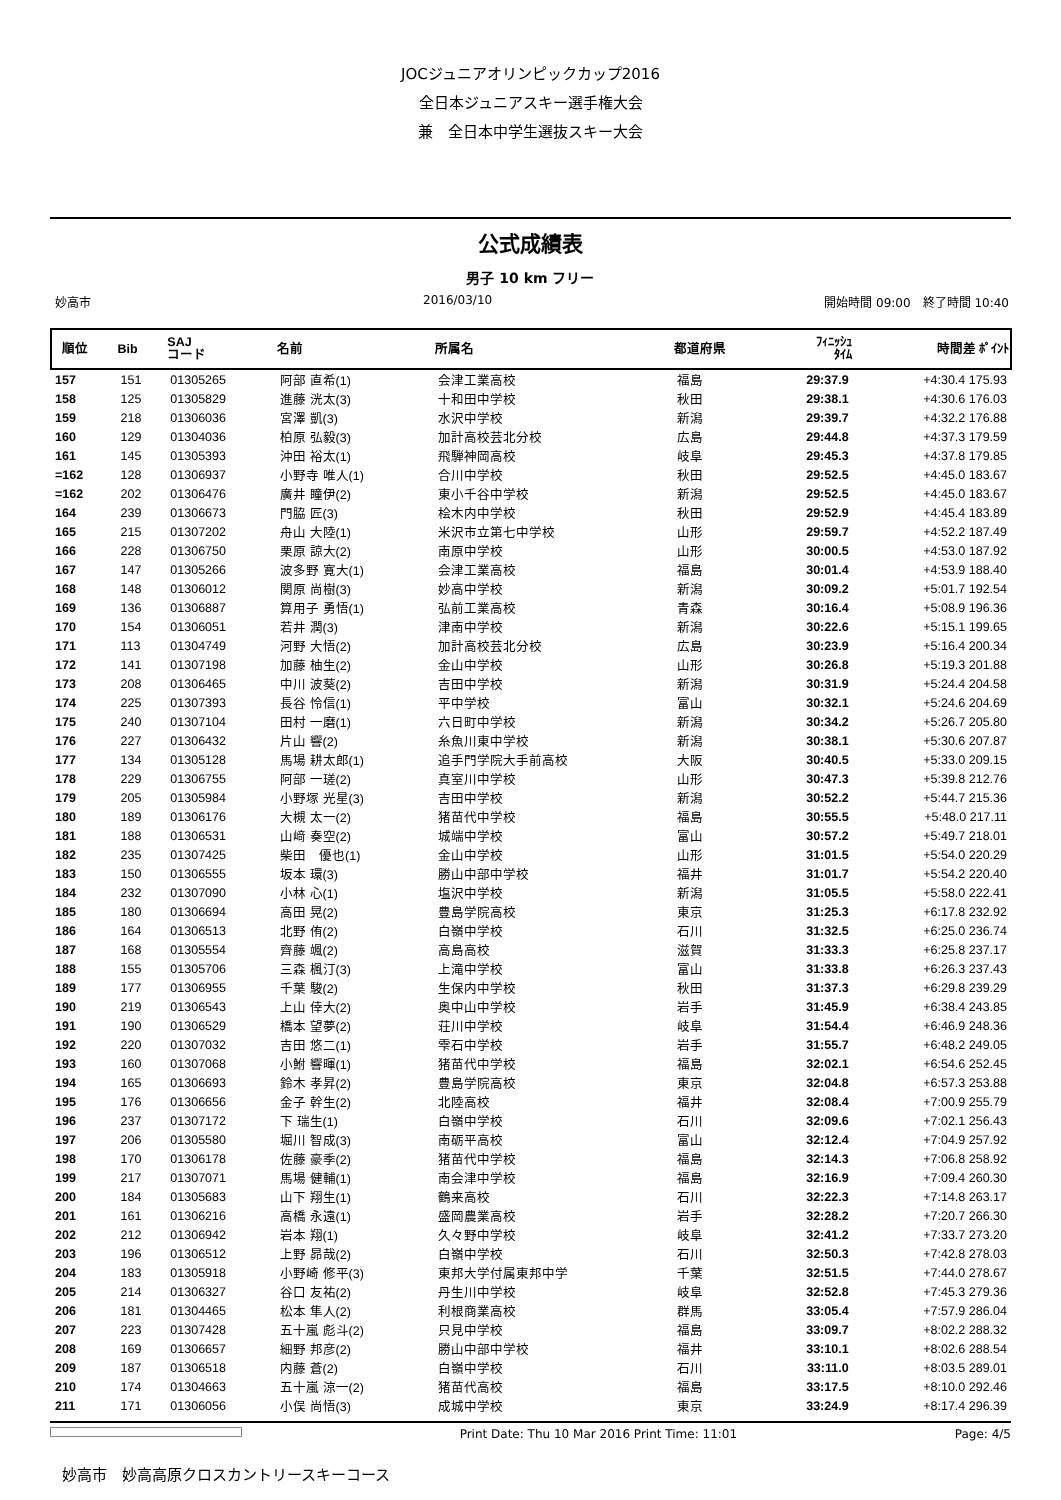JOCジュニアオリンピックカップ2016
全日本ジュニアスキー選手権大会
兼　全日本中学生選抜スキー大会
公式成績表
男子 10 km フリー
妙高市 2016/03/10 開始時間 09:00　終了時間 10:40
| 順位 | Bib | SAJ コード | 名前 | 所属名 | 都道府県 | ﾌｨﾆｯｼｭ ﾀｲﾑ | 時間差 ﾎﾟｲﾝﾄ |
| --- | --- | --- | --- | --- | --- | --- | --- |
| 157 | 151 | 01305265 | 阿部 直希(1) | 会津工業高校 | 福島 | 29:37.9 | +4:30.4 175.93 |
| 158 | 125 | 01305829 | 進藤 洸太(3) | 十和田中学校 | 秋田 | 29:38.1 | +4:30.6 176.03 |
| 159 | 218 | 01306036 | 宮澤 凱(3) | 水沢中学校 | 新潟 | 29:39.7 | +4:32.2 176.88 |
| 160 | 129 | 01304036 | 柏原 弘毅(3) | 加計高校芸北分校 | 広島 | 29:44.8 | +4:37.3 179.59 |
| 161 | 145 | 01305393 | 沖田 裕太(1) | 飛騨神岡高校 | 岐阜 | 29:45.3 | +4:37.8 179.85 |
| =162 | 128 | 01306937 | 小野寺 唯人(1) | 合川中学校 | 秋田 | 29:52.5 | +4:45.0 183.67 |
| =162 | 202 | 01306476 | 廣井 瞳伊(2) | 東小千谷中学校 | 新潟 | 29:52.5 | +4:45.0 183.67 |
| 164 | 239 | 01306673 | 門脇 匠(3) | 桧木内中学校 | 秋田 | 29:52.9 | +4:45.4 183.89 |
| 165 | 215 | 01307202 | 舟山 大陸(1) | 米沢市立第七中学校 | 山形 | 29:59.7 | +4:52.2 187.49 |
| 166 | 228 | 01306750 | 栗原 諒大(2) | 南原中学校 | 山形 | 30:00.5 | +4:53.0 187.92 |
| 167 | 147 | 01305266 | 波多野 寛大(1) | 会津工業高校 | 福島 | 30:01.4 | +4:53.9 188.40 |
| 168 | 148 | 01306012 | 関原 尚樹(3) | 妙高中学校 | 新潟 | 30:09.2 | +5:01.7 192.54 |
| 169 | 136 | 01306887 | 算用子 勇悟(1) | 弘前工業高校 | 青森 | 30:16.4 | +5:08.9 196.36 |
| 170 | 154 | 01306051 | 若井 潤(3) | 津南中学校 | 新潟 | 30:22.6 | +5:15.1 199.65 |
| 171 | 113 | 01304749 | 河野 大悟(2) | 加計高校芸北分校 | 広島 | 30:23.9 | +5:16.4 200.34 |
| 172 | 141 | 01307198 | 加藤 柚生(2) | 金山中学校 | 山形 | 30:26.8 | +5:19.3 201.88 |
| 173 | 208 | 01306465 | 中川 波葵(2) | 吉田中学校 | 新潟 | 30:31.9 | +5:24.4 204.58 |
| 174 | 225 | 01307393 | 長谷 怜信(1) | 平中学校 | 富山 | 30:32.1 | +5:24.6 204.69 |
| 175 | 240 | 01307104 | 田村 一磨(1) | 六日町中学校 | 新潟 | 30:34.2 | +5:26.7 205.80 |
| 176 | 227 | 01306432 | 片山 響(2) | 糸魚川東中学校 | 新潟 | 30:38.1 | +5:30.6 207.87 |
| 177 | 134 | 01305128 | 馬場 耕太郎(1) | 追手門学院大手前高校 | 大阪 | 30:40.5 | +5:33.0 209.15 |
| 178 | 229 | 01306755 | 阿部 一瑳(2) | 真室川中学校 | 山形 | 30:47.3 | +5:39.8 212.76 |
| 179 | 205 | 01305984 | 小野塚 光星(3) | 吉田中学校 | 新潟 | 30:52.2 | +5:44.7 215.36 |
| 180 | 189 | 01306176 | 大槻 太一(2) | 猪苗代中学校 | 福島 | 30:55.5 | +5:48.0 217.11 |
| 181 | 188 | 01306531 | 山﨑 奏空(2) | 城端中学校 | 富山 | 30:57.2 | +5:49.7 218.01 |
| 182 | 235 | 01307425 | 柴田 優也(1) | 金山中学校 | 山形 | 31:01.5 | +5:54.0 220.29 |
| 183 | 150 | 01306555 | 坂本 環(3) | 勝山中部中学校 | 福井 | 31:01.7 | +5:54.2 220.40 |
| 184 | 232 | 01307090 | 小林 心(1) | 塩沢中学校 | 新潟 | 31:05.5 | +5:58.0 222.41 |
| 185 | 180 | 01306694 | 高田 晃(2) | 豊島学院高校 | 東京 | 31:25.3 | +6:17.8 232.92 |
| 186 | 164 | 01306513 | 北野 侑(2) | 白嶺中学校 | 石川 | 31:32.5 | +6:25.0 236.74 |
| 187 | 168 | 01305554 | 齊藤 颯(2) | 高島高校 | 滋賀 | 31:33.3 | +6:25.8 237.17 |
| 188 | 155 | 01305706 | 三森 楓汀(3) | 上滝中学校 | 富山 | 31:33.8 | +6:26.3 237.43 |
| 189 | 177 | 01306955 | 千葉 駿(2) | 生保内中学校 | 秋田 | 31:37.3 | +6:29.8 239.29 |
| 190 | 219 | 01306543 | 上山 倖大(2) | 奥中山中学校 | 岩手 | 31:45.9 | +6:38.4 243.85 |
| 191 | 190 | 01306529 | 橋本 望夢(2) | 荘川中学校 | 岐阜 | 31:54.4 | +6:46.9 248.36 |
| 192 | 220 | 01307032 | 吉田 悠二(1) | 雫石中学校 | 岩手 | 31:55.7 | +6:48.2 249.05 |
| 193 | 160 | 01307068 | 小鮒 響暉(1) | 猪苗代中学校 | 福島 | 32:02.1 | +6:54.6 252.45 |
| 194 | 165 | 01306693 | 鈴木 孝昇(2) | 豊島学院高校 | 東京 | 32:04.8 | +6:57.3 253.88 |
| 195 | 176 | 01306656 | 金子 幹生(2) | 北陸高校 | 福井 | 32:08.4 | +7:00.9 255.79 |
| 196 | 237 | 01307172 | 下 瑞生(1) | 白嶺中学校 | 石川 | 32:09.6 | +7:02.1 256.43 |
| 197 | 206 | 01305580 | 堀川 智成(3) | 南砺平高校 | 富山 | 32:12.4 | +7:04.9 257.92 |
| 198 | 170 | 01306178 | 佐藤 豪季(2) | 猪苗代中学校 | 福島 | 32:14.3 | +7:06.8 258.92 |
| 199 | 217 | 01307071 | 馬場 健輔(1) | 南会津中学校 | 福島 | 32:16.9 | +7:09.4 260.30 |
| 200 | 184 | 01305683 | 山下 翔生(1) | 鶴来高校 | 石川 | 32:22.3 | +7:14.8 263.17 |
| 201 | 161 | 01306216 | 高橋 永遠(1) | 盛岡農業高校 | 岩手 | 32:28.2 | +7:20.7 266.30 |
| 202 | 212 | 01306942 | 岩本 翔(1) | 久々野中学校 | 岐阜 | 32:41.2 | +7:33.7 273.20 |
| 203 | 196 | 01306512 | 上野 昴哉(2) | 白嶺中学校 | 石川 | 32:50.3 | +7:42.8 278.03 |
| 204 | 183 | 01305918 | 小野崎 修平(3) | 東邦大学付属東邦中学 | 千葉 | 32:51.5 | +7:44.0 278.67 |
| 205 | 214 | 01306327 | 谷口 友祐(2) | 丹生川中学校 | 岐阜 | 32:52.8 | +7:45.3 279.36 |
| 206 | 181 | 01304465 | 松本 隼人(2) | 利根商業高校 | 群馬 | 33:05.4 | +7:57.9 286.04 |
| 207 | 223 | 01307428 | 五十嵐 彪斗(2) | 只見中学校 | 福島 | 33:09.7 | +8:02.2 288.32 |
| 208 | 169 | 01306657 | 細野 邦彦(2) | 勝山中部中学校 | 福井 | 33:10.1 | +8:02.6 288.54 |
| 209 | 187 | 01306518 | 内藤 蒼(2) | 白嶺中学校 | 石川 | 33:11.0 | +8:03.5 289.01 |
| 210 | 174 | 01304663 | 五十嵐 涼一(2) | 猪苗代高校 | 福島 | 33:17.5 | +8:10.0 292.46 |
| 211 | 171 | 01306056 | 小俣 尚悟(3) | 成城中学校 | 東京 | 33:24.9 | +8:17.4 296.39 |
Print Date: Thu 10 Mar 2016 Print Time: 11:01 Page: 4/5
妙高市　妙高高原クロスカントリースキーコース